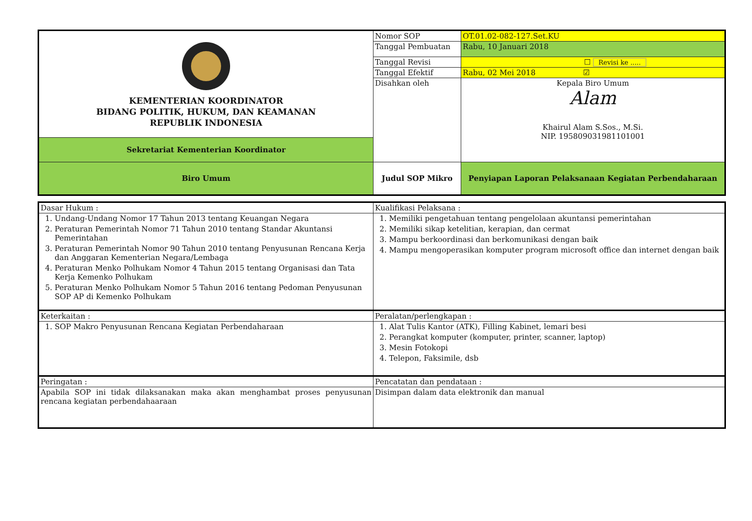| KEMENTERIAN KOORDINATOR BIDANG POLITIK, HUKUM, DAN KEAMANAN REPUBLIK INDONESIA | Nomor SOP | OT.01.02-082-127.Set.KU |
| | Tanggal Pembuatan | Rabu, 10 Januari 2018 |
| | Tanggal Revisi | ☐ Revisi ke ..... |
| | Tanggal Efektif | Rabu, 02 Mei 2018 ☑ |
| | Disahkan oleh | Kepala Biro Umum Alam Khairul Alam S.Sos., M.Si. NIP. 195809031981101001 |
| Sekretariat Kementerian Koordinator | | |
| Biro Umum | Judul SOP Mikro | Penyiapan Laporan Pelaksanaan Kegiatan Perbendaharaan |
| Dasar Hukum : | Kualifikasi Pelaksana : |
| 1. Undang-Undang Nomor 17 Tahun 2013 tentang Keuangan Negara 2. Peraturan Pemerintah Nomor 71 Tahun 2010 tentang Standar Akuntansi Pemerintahan 3. Peraturan Pemerintah Nomor 90 Tahun 2010 tentang Penyusunan Rencana Kerja dan Anggaran Kementerian Negara/Lembaga 4. Peraturan Menko Polhukam Nomor 4 Tahun 2015 tentang Organisasi dan Tata Kerja Kemenko Polhukam 5. Peraturan Menko Polhukam Nomor 5 Tahun 2016 tentang Pedoman Penyusunan SOP AP di Kemenko Polhukam | 1. Memiliki pengetahuan tentang pengelolaan akuntansi pemerintahan 2. Memiliki sikap ketelitian, kerapian, dan cermat 3. Mampu berkoordinasi dan berkomunikasi dengan baik 4. Mampu mengoperasikan komputer program microsoft office dan internet dengan baik |
| Keterkaitan : | Peralatan/perlengkapan : |
| 1. SOP Makro Penyusunan Rencana Kegiatan Perbendaharaan | 1. Alat Tulis Kantor (ATK), Filling Kabinet, lemari besi 2. Perangkat komputer (komputer, printer, scanner, laptop) 3. Mesin Fotokopi 4. Telepon, Faksimile, dsb |
| Peringatan : | Pencatatan dan pendataan : |
| Apabila SOP ini tidak dilaksanakan maka akan menghambat proses penyusunan rencana kegiatan perbendahaaraan | Disimpan dalam data elektronik dan manual |